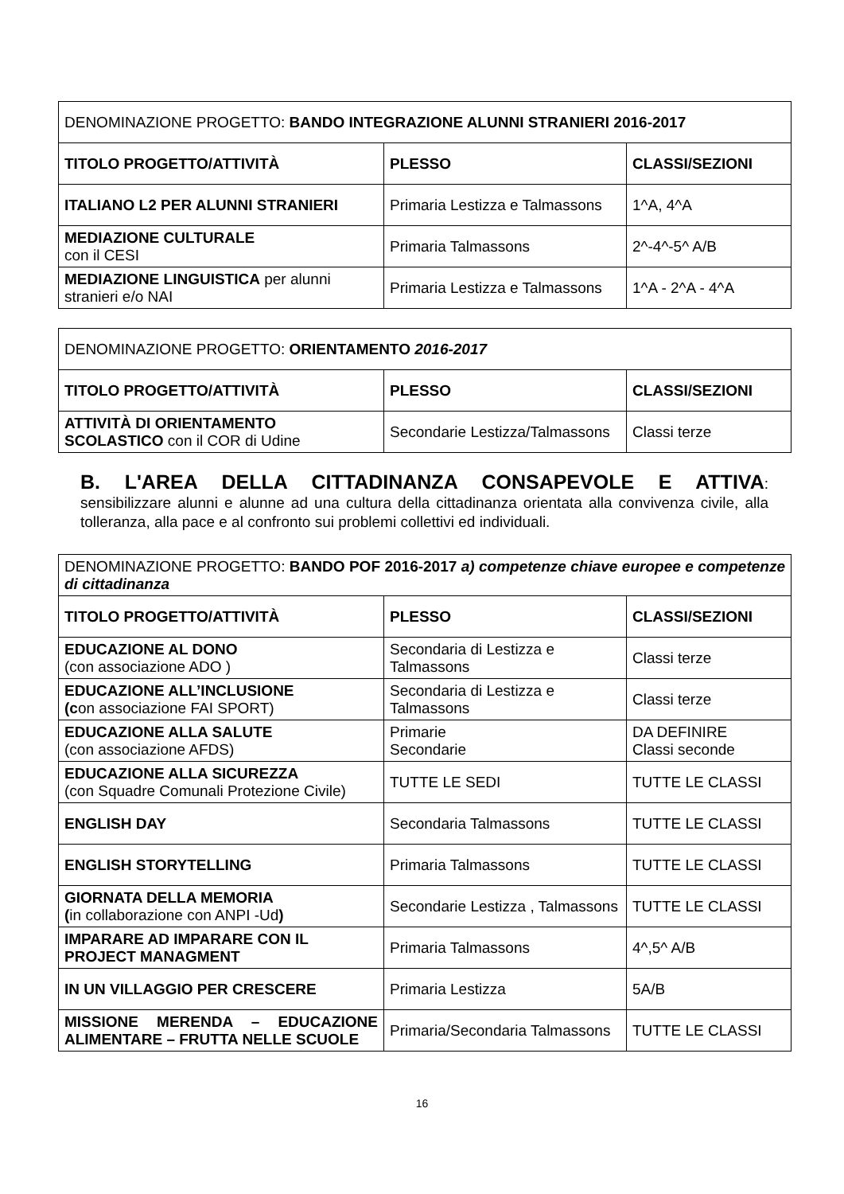| DENOMINAZIONE PROGETTO: BANDO INTEGRAZIONE ALUNNI STRANIERI 2016-2017 | | |
| TITOLO PROGETTO/ATTIVITÀ | PLESSO | CLASSI/SEZIONI |
| ITALIANO L2 PER ALUNNI STRANIERI | Primaria Lestizza e Talmassons | 1^A, 4^A |
| MEDIAZIONE CULTURALE con il CESI | Primaria Talmassons | 2^-4^-5^ A/B |
| MEDIAZIONE LINGUISTICA per alunni stranieri e/o NAI | Primaria Lestizza e Talmassons | 1^A - 2^A - 4^A |
| DENOMINAZIONE PROGETTO: ORIENTAMENTO 2016-2017 | | |
| TITOLO PROGETTO/ATTIVITÀ | PLESSO | CLASSI/SEZIONI |
| ATTIVITÀ DI ORIENTAMENTO SCOLASTICO con il COR di Udine | Secondarie Lestizza/Talmassons | Classi terze |
B. L'AREA DELLA CITTADINANZA CONSAPEVOLE E ATTIVA:
sensibilizzare alunni e alunne ad una cultura della cittadinanza orientata alla convivenza civile, alla tolleranza, alla pace e al confronto sui problemi collettivi ed individuali.
| DENOMINAZIONE PROGETTO: BANDO POF 2016-2017 a) competenze chiave europee e competenze di cittadinanza | | |
| TITOLO PROGETTO/ATTIVITÀ | PLESSO | CLASSI/SEZIONI |
| EDUCAZIONE AL DONO (con associazione ADO ) | Secondaria di Lestizza e Talmassons | Classi terze |
| EDUCAZIONE ALL’INCLUSIONE (c on associazione FAI SPORT) | Secondaria di Lestizza e Talmassons | Classi terze |
| EDUCAZIONE ALLA SALUTE (con associazione AFDS) | Primarie Secondarie | DA DEFINIRE Classi seconde |
| EDUCAZIONE ALLA SICUREZZA (con Squadre Comunali Protezione Civile) | TUTTE LE SEDI | TUTTE LE CLASSI |
| ENGLISH DAY | Secondaria Talmassons | TUTTE LE CLASSI |
| ENGLISH STORYTELLING | Primaria Talmassons | TUTTE LE CLASSI |
| GIORNATA DELLA MEMORIA ( in collaborazione con ANPI -Ud ) | Secondarie Lestizza , Talmassons | TUTTE LE CLASSI |
| IMPARARE AD IMPARARE CON IL PROJECT MANAGMENT | Primaria Talmassons | 4^,5^ A/B |
| IN UN VILLAGGIO PER CRESCERE | Primaria Lestizza | 5A/B |
| MISSIONE MERENDA – EDUCAZIONE ALIMENTARE – FRUTTA NELLE SCUOLE | Primaria/Secondaria Talmassons | TUTTE LE CLASSI |
16